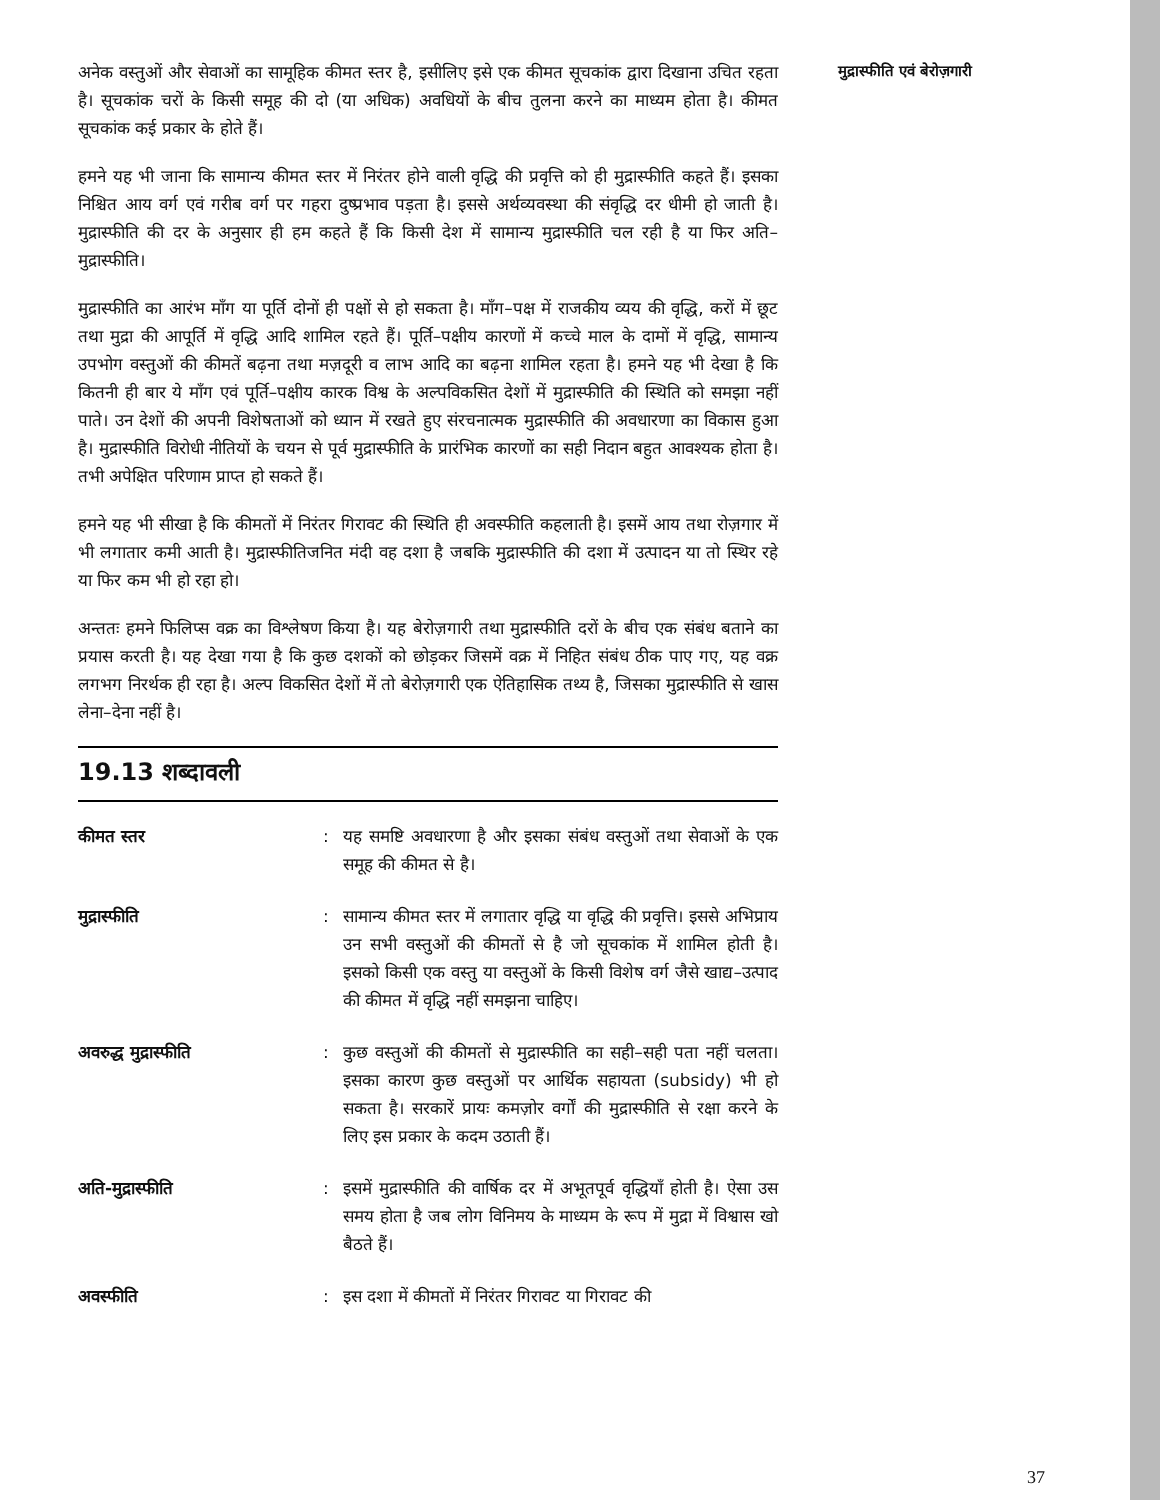अनेक वस्तुओं और सेवाओं का सामूहिक कीमत स्तर है, इसीलिए इसे एक कीमत सूचकांक द्वारा दिखाना उचित रहता है। सूचकांक चरों के किसी समूह की दो (या अधिक) अवधियों के बीच तुलना करने का माध्यम होता है। कीमत सूचकांक कई प्रकार के होते हैं।
हमने यह भी जाना कि सामान्य कीमत स्तर में निरंतर होने वाली वृद्धि की प्रवृत्ति को ही मुद्रास्फीति कहते हैं। इसका निश्चित आय वर्ग एवं गरीब वर्ग पर गहरा दुष्प्रभाव पड़ता है। इससे अर्थव्यवस्था की संवृद्धि दर धीमी हो जाती है। मुद्रास्फीति की दर के अनुसार ही हम कहते हैं कि किसी देश में सामान्य मुद्रास्फीति चल रही है या फिर अति–मुद्रास्फीति।
मुद्रास्फीति का आरंभ माँग या पूर्ति दोनों ही पक्षों से हो सकता है। माँग–पक्ष में राजकीय व्यय की वृद्धि, करों में छूट तथा मुद्रा की आपूर्ति में वृद्धि आदि शामिल रहते हैं। पूर्ति–पक्षीय कारणों में कच्चे माल के दामों में वृद्धि, सामान्य उपभोग वस्तुओं की कीमतें बढ़ना तथा मज़दूरी व लाभ आदि का बढ़ना शामिल रहता है। हमने यह भी देखा है कि कितनी ही बार ये माँग एवं पूर्ति–पक्षीय कारक विश्व के अल्पविकसित देशों में मुद्रास्फीति की स्थिति को समझा नहीं पाते। उन देशों की अपनी विशेषताओं को ध्यान में रखते हुए संरचनात्मक मुद्रास्फीति की अवधारणा का विकास हुआ है। मुद्रास्फीति विरोधी नीतियों के चयन से पूर्व मुद्रास्फीति के प्रारंभिक कारणों का सही निदान बहुत आवश्यक होता है। तभी अपेक्षित परिणाम प्राप्त हो सकते हैं।
हमने यह भी सीखा है कि कीमतों में निरंतर गिरावट की स्थिति ही अवस्फीति कहलाती है। इसमें आय तथा रोज़गार में भी लगातार कमी आती है। मुद्रास्फीतिजनित मंदी वह दशा है जबकि मुद्रास्फीति की दशा में उत्पादन या तो स्थिर रहे या फिर कम भी हो रहा हो।
अन्ततः हमने फिलिप्स वक्र का विश्लेषण किया है। यह बेरोज़गारी तथा मुद्रास्फीति दरों के बीच एक संबंध बताने का प्रयास करती है। यह देखा गया है कि कुछ दशकों को छोड़कर जिसमें वक्र में निहित संबंध ठीक पाए गए, यह वक्र लगभग निरर्थक ही रहा है। अल्प विकसित देशों में तो बेरोज़गारी एक ऐतिहासिक तथ्य है, जिसका मुद्रास्फीति से खास लेना–देना नहीं है।
19.13 शब्दावली
कीमत स्तर : यह समष्टि अवधारणा है और इसका संबंध वस्तुओं तथा सेवाओं के एक समूह की कीमत से है।
मुद्रास्फीति : सामान्य कीमत स्तर में लगातार वृद्धि या वृद्धि की प्रवृत्ति। इससे अभिप्राय उन सभी वस्तुओं की कीमतों से है जो सूचकांक में शामिल होती है। इसको किसी एक वस्तु या वस्तुओं के किसी विशेष वर्ग जैसे खाद्य–उत्पाद की कीमत में वृद्धि नहीं समझना चाहिए।
अवरुद्ध मुद्रास्फीति : कुछ वस्तुओं की कीमतों से मुद्रास्फीति का सही–सही पता नहीं चलता। इसका कारण कुछ वस्तुओं पर आर्थिक सहायता (subsidy) भी हो सकता है। सरकारें प्रायः कमज़ोर वर्गों की मुद्रास्फीति से रक्षा करने के लिए इस प्रकार के कदम उठाती हैं।
अति-मुद्रास्फीति : इसमें मुद्रास्फीति की वार्षिक दर में अभूतपूर्व वृद्धियाँ होती है। ऐसा उस समय होता है जब लोग विनिमय के माध्यम के रूप में मुद्रा में विश्वास खो बैठते हैं।
अवस्फीति : इस दशा में कीमतों में निरंतर गिरावट या गिरावट की
मुद्रास्फीति एवं बेरोज़गारी
37